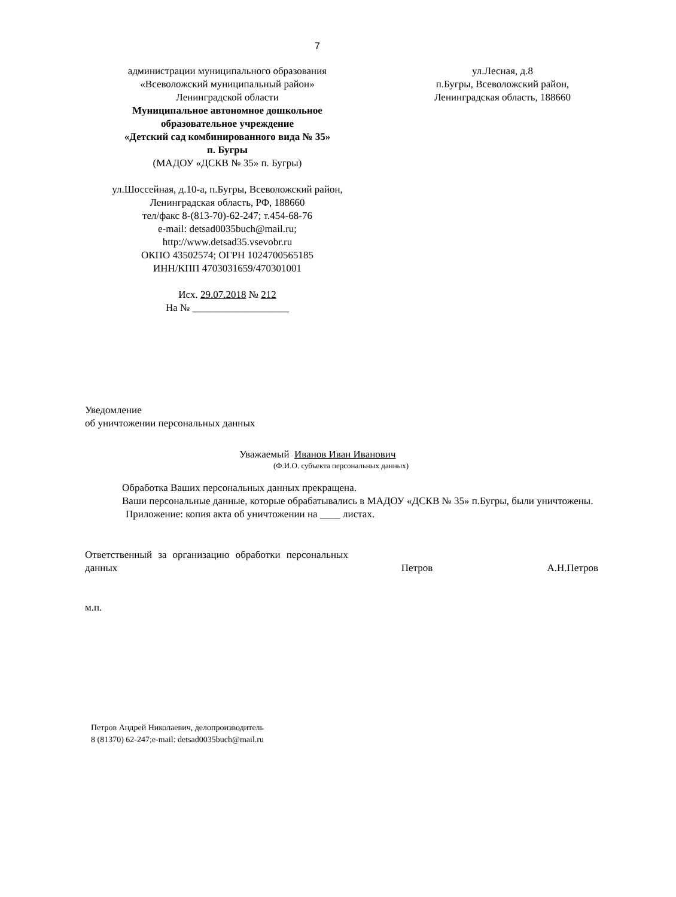7
администрации муниципального образования
«Всеволожский муниципальный район»
Ленинградской области
Муниципальное автономное дошкольное
образовательное учреждение
«Детский сад комбинированного вида № 35»
п. Бугры
(МАДОУ «ДСКВ № 35» п. Бугры)
ул.Шоссейная, д.10-а, п.Бугры, Всеволожский район,
Ленинградская область, РФ, 188660
тел/факс 8-(813-70)-62-247; т.454-68-76
e-mail: detsad0035buch@mail.ru;
http://www.detsad35.vsevobr.ru
ОКПО 43502574; ОГРН 1024700565185
ИНН/КПП 4703031659/470301001
Исх. 29.07.2018 № 212
На № ___________________
ул.Лесная, д.8
п.Бугры, Всеволожский район,
Ленинградская область, 188660
Уведомление
об уничтожении персональных данных
Уважаемый Иванов Иван Иванович
(Ф.И.О. субъекта персональных данных)
Обработка Ваших персональных данных прекращена.
Ваши персональные данные, которые обрабатывались в МАДОУ «ДСКВ № 35» п.Бугры, были уничтожены.
Приложение: копия акта об уничтожении на ____ листах.
Ответственный за организацию обработки персональных данных
Петров
А.Н.Петров
м.п.
Петров Андрей Николаевич, делопроизводитель
8 (81370) 62-247;e-mail: detsad0035buch@mail.ru